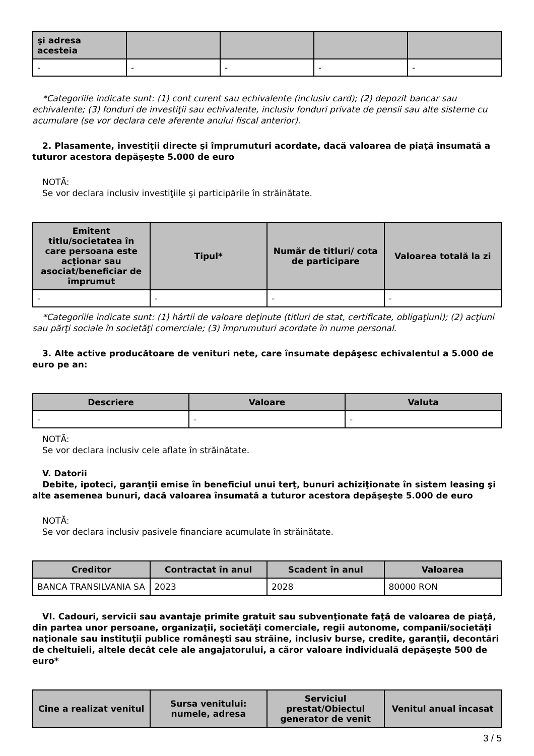| şi adresa acesteia | | | | |
| --- | --- | --- | --- | --- |
| - | - | - | - | - |
*Categoriile indicate sunt: (1) cont curent sau echivalente (inclusiv card); (2) depozit bancar sau echivalente; (3) fonduri de investiţii sau echivalente, inclusiv fonduri private de pensii sau alte sisteme cu acumulare (se vor declara cele aferente anului fiscal anterior).
2. Plasamente, investiţii directe şi împrumuturi acordate, dacă valoarea de piaţă însumată a tuturor acestora depăşeşte 5.000 de euro
NOTĂ:
Se vor declara inclusiv investiţiile şi participările în străinătate.
| Emitent titlu/societatea în care persoana este acţionar sau asociat/beneficiar de împrumut | Tipul* | Număr de titluri/ cota de participare | Valoarea totală la zi |
| --- | --- | --- | --- |
| - | - | - | - |
*Categoriile indicate sunt: (1) hârtii de valoare deţinute (titluri de stat, certificate, obligaţiuni); (2) acţiuni sau părţi sociale în societăţi comerciale; (3) împrumuturi acordate în nume personal.
3. Alte active producătoare de venituri nete, care însumate depăşesc echivalentul a 5.000 de euro pe an:
| Descriere | Valoare | Valuta |
| --- | --- | --- |
| - | - | - |
NOTĂ:
Se vor declara inclusiv cele aflate în străinătate.
V. Datorii
Debite, ipoteci, garanţii emise în beneficiul unui terţ, bunuri achiziţionate în sistem leasing şi alte asemenea bunuri, dacă valoarea însumată a tuturor acestora depăşeşte 5.000 de euro
NOTĂ:
Se vor declara inclusiv pasivele financiare acumulate în străinătate.
| Creditor | Contractat în anul | Scadent în anul | Valoarea |
| --- | --- | --- | --- |
| BANCA TRANSILVANIA SA | 2023 | 2028 | 80000 RON |
VI. Cadouri, servicii sau avantaje primite gratuit sau subvenţionate faţă de valoarea de piaţă, din partea unor persoane, organizaţii, societăţi comerciale, regii autonome, companii/societăţi naţionale sau instituţii publice româneşti sau străine, inclusiv burse, credite, garanţii, decontări de cheltuieli, altele decât cele ale angajatorului, a căror valoare individuală depăşeşte 500 de euro*
| Cine a realizat venitul | Sursa venitului: numele, adresa | Serviciul prestat/Obiectul generator de venit | Venitul anual încasat |
| --- | --- | --- | --- |
3 / 5